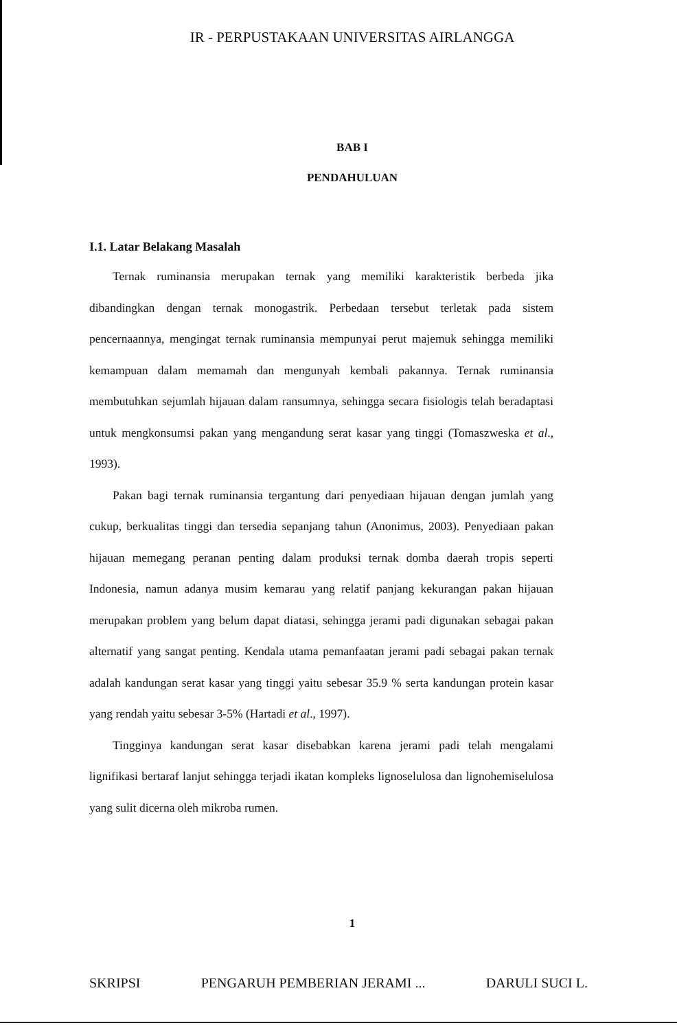IR - PERPUSTAKAAN UNIVERSITAS AIRLANGGA
BAB I
PENDAHULUAN
I.1. Latar Belakang Masalah
Ternak ruminansia merupakan ternak yang memiliki karakteristik berbeda jika dibandingkan dengan ternak monogastrik. Perbedaan tersebut terletak pada sistem pencernaannya, mengingat ternak ruminansia mempunyai perut majemuk sehingga memiliki kemampuan dalam memamah dan mengunyah kembali pakannya. Ternak ruminansia membutuhkan sejumlah hijauan dalam ransumnya, sehingga secara fisiologis telah beradaptasi untuk mengkonsumsi pakan yang mengandung serat kasar yang tinggi (Tomaszweska et al., 1993).
Pakan bagi ternak ruminansia tergantung dari penyediaan hijauan dengan jumlah yang cukup, berkualitas tinggi dan tersedia sepanjang tahun (Anonimus, 2003). Penyediaan pakan hijauan memegang peranan penting dalam produksi ternak domba daerah tropis seperti Indonesia, namun adanya musim kemarau yang relatif panjang kekurangan pakan hijauan merupakan problem yang belum dapat diatasi, sehingga jerami padi digunakan sebagai pakan alternatif yang sangat penting. Kendala utama pemanfaatan jerami padi sebagai pakan ternak adalah kandungan serat kasar yang tinggi yaitu sebesar 35.9 % serta kandungan protein kasar yang rendah yaitu sebesar 3-5% (Hartadi et al., 1997).
Tingginya kandungan serat kasar disebabkan karena jerami padi telah mengalami lignifikasi bertaraf lanjut sehingga terjadi ikatan kompleks lignoselulosa dan lignohemiselulosa yang sulit dicerna oleh mikroba rumen.
1
SKRIPSI PENGARUH PEMBERIAN JERAMI ... DARULI SUCI L.